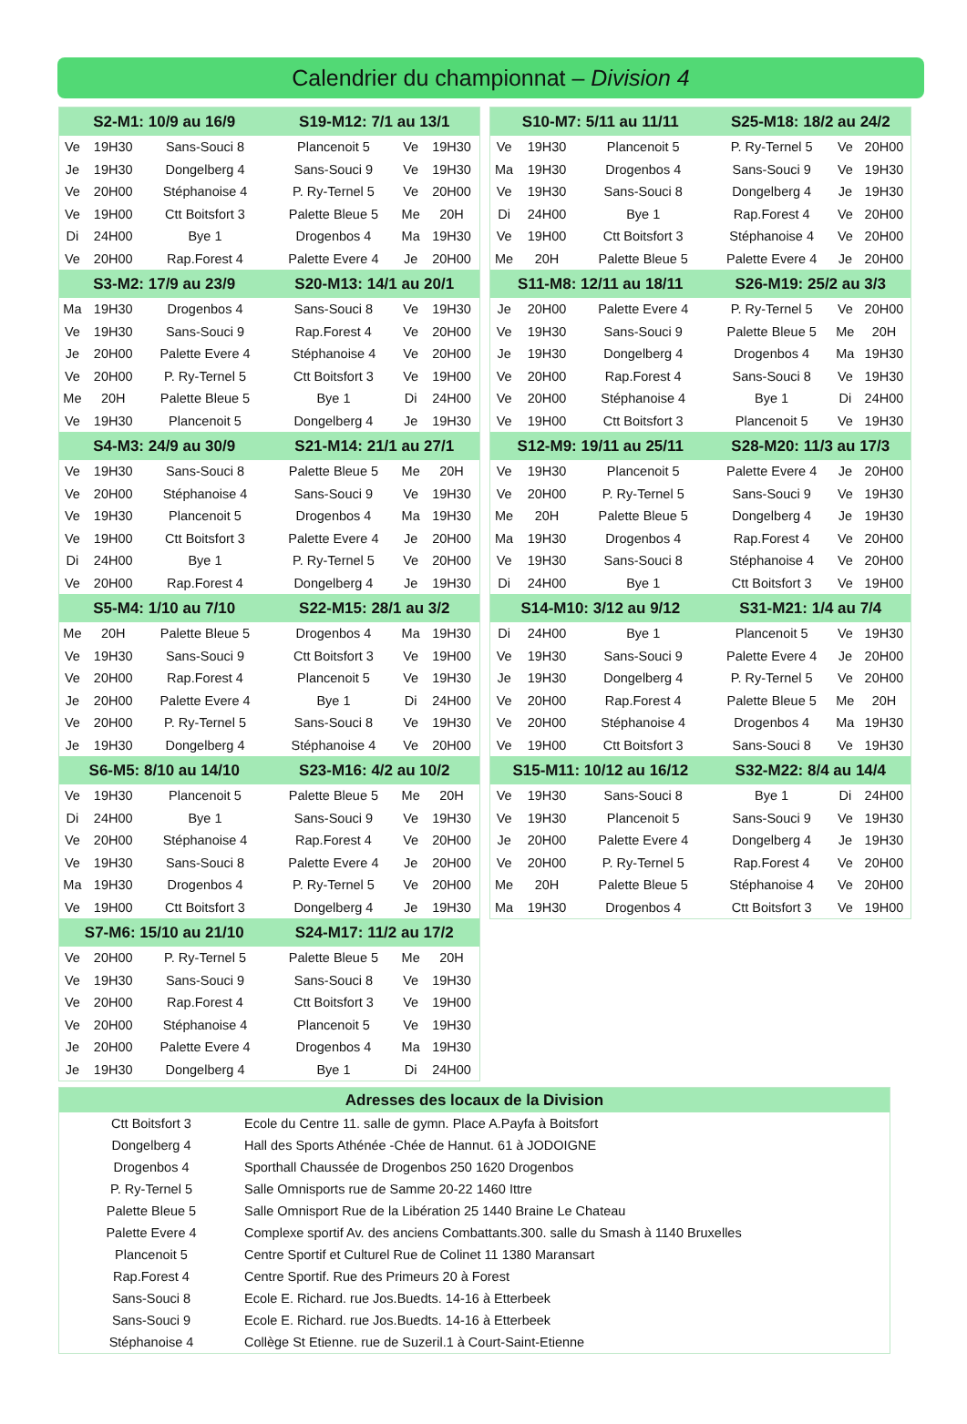Calendrier du championnat – Division 4
| S2-M1: 10/9 au 16/9 | | | S19-M12: 7/1 au 13/1 | | |
| --- | --- | --- | --- | --- | --- |
| Ve | 19H30 | Sans-Souci 8 | Plancenoit 5 | Ve | 19H30 |
| Je | 19H30 | Dongelberg 4 | Sans-Souci 9 | Ve | 19H30 |
| Ve | 20H00 | Stéphanoise 4 | P. Ry-Ternel 5 | Ve | 20H00 |
| Ve | 19H00 | Ctt Boitsfort 3 | Palette Bleue 5 | Me | 20H |
| Di | 24H00 | Bye 1 | Drogenbos 4 | Ma | 19H30 |
| Ve | 20H00 | Rap.Forest 4 | Palette Evere 4 | Je | 20H00 |
| S3-M2: 17/9 au 23/9 | | | S20-M13: 14/1 au 20/1 | | |
| Ma | 19H30 | Drogenbos 4 | Sans-Souci 8 | Ve | 19H30 |
| Ve | 19H30 | Sans-Souci 9 | Rap.Forest 4 | Ve | 20H00 |
| Je | 20H00 | Palette Evere 4 | Stéphanoise 4 | Ve | 20H00 |
| Ve | 20H00 | P. Ry-Ternel 5 | Ctt Boitsfort 3 | Ve | 19H00 |
| Me | 20H | Palette Bleue 5 | Bye 1 | Di | 24H00 |
| Ve | 19H30 | Plancenoit 5 | Dongelberg 4 | Je | 19H30 |
| S4-M3: 24/9 au 30/9 | | | S21-M14: 21/1 au 27/1 | | |
| Ve | 19H30 | Sans-Souci 8 | Palette Bleue 5 | Me | 20H |
| Ve | 20H00 | Stéphanoise 4 | Sans-Souci 9 | Ve | 19H30 |
| Ve | 19H30 | Plancenoit 5 | Drogenbos 4 | Ma | 19H30 |
| Ve | 19H00 | Ctt Boitsfort 3 | Palette Evere 4 | Je | 20H00 |
| Di | 24H00 | Bye 1 | P. Ry-Ternel 5 | Ve | 20H00 |
| Ve | 20H00 | Rap.Forest 4 | Dongelberg 4 | Je | 19H30 |
| S5-M4: 1/10 au 7/10 | | | S22-M15: 28/1 au 3/2 | | |
| Me | 20H | Palette Bleue 5 | Drogenbos 4 | Ma | 19H30 |
| Ve | 19H30 | Sans-Souci 9 | Ctt Boitsfort 3 | Ve | 19H00 |
| Ve | 20H00 | Rap.Forest 4 | Plancenoit 5 | Ve | 19H30 |
| Je | 20H00 | Palette Evere 4 | Bye 1 | Di | 24H00 |
| Ve | 20H00 | P. Ry-Ternel 5 | Sans-Souci 8 | Ve | 19H30 |
| Je | 19H30 | Dongelberg 4 | Stéphanoise 4 | Ve | 20H00 |
| S6-M5: 8/10 au 14/10 | | | S23-M16: 4/2 au 10/2 | | |
| Ve | 19H30 | Plancenoit 5 | Palette Bleue 5 | Me | 20H |
| Di | 24H00 | Bye 1 | Sans-Souci 9 | Ve | 19H30 |
| Ve | 20H00 | Stéphanoise 4 | Rap.Forest 4 | Ve | 20H00 |
| Ve | 19H30 | Sans-Souci 8 | Palette Evere 4 | Je | 20H00 |
| Ma | 19H30 | Drogenbos 4 | P. Ry-Ternel 5 | Ve | 20H00 |
| Ve | 19H00 | Ctt Boitsfort 3 | Dongelberg 4 | Je | 19H30 |
| S7-M6: 15/10 au 21/10 | | | S24-M17: 11/2 au 17/2 | | |
| Ve | 20H00 | P. Ry-Ternel 5 | Palette Bleue 5 | Me | 20H |
| Ve | 19H30 | Sans-Souci 9 | Sans-Souci 8 | Ve | 19H30 |
| Ve | 20H00 | Rap.Forest 4 | Ctt Boitsfort 3 | Ve | 19H00 |
| Ve | 20H00 | Stéphanoise 4 | Plancenoit 5 | Ve | 19H30 |
| Je | 20H00 | Palette Evere 4 | Drogenbos 4 | Ma | 19H30 |
| Je | 19H30 | Dongelberg 4 | Bye 1 | Di | 24H00 |
| S10-M7: 5/11 au 11/11 | | | S25-M18: 18/2 au 24/2 | | |
| --- | --- | --- | --- | --- | --- |
| Ve | 19H30 | Plancenoit 5 | P. Ry-Ternel 5 | Ve | 20H00 |
| Ma | 19H30 | Drogenbos 4 | Sans-Souci 9 | Ve | 19H30 |
| Ve | 19H30 | Sans-Souci 8 | Dongelberg 4 | Je | 19H30 |
| Di | 24H00 | Bye 1 | Rap.Forest 4 | Ve | 20H00 |
| Ve | 19H00 | Ctt Boitsfort 3 | Stéphanoise 4 | Ve | 20H00 |
| Me | 20H | Palette Bleue 5 | Palette Evere 4 | Je | 20H00 |
| S11-M8: 12/11 au 18/11 | | | S26-M19: 25/2 au 3/3 | | |
| Je | 20H00 | Palette Evere 4 | P. Ry-Ternel 5 | Ve | 20H00 |
| Ve | 19H30 | Sans-Souci 9 | Palette Bleue 5 | Me | 20H |
| Je | 19H30 | Dongelberg 4 | Drogenbos 4 | Ma | 19H30 |
| Ve | 20H00 | Rap.Forest 4 | Sans-Souci 8 | Ve | 19H30 |
| Ve | 20H00 | Stéphanoise 4 | Bye 1 | Di | 24H00 |
| Ve | 19H00 | Ctt Boitsfort 3 | Plancenoit 5 | Ve | 19H30 |
| S12-M9: 19/11 au 25/11 | | | S28-M20: 11/3 au 17/3 | | |
| Ve | 19H30 | Plancenoit 5 | Palette Evere 4 | Je | 20H00 |
| Ve | 20H00 | P. Ry-Ternel 5 | Sans-Souci 9 | Ve | 19H30 |
| Me | 20H | Palette Bleue 5 | Dongelberg 4 | Je | 19H30 |
| Ma | 19H30 | Drogenbos 4 | Rap.Forest 4 | Ve | 20H00 |
| Ve | 19H30 | Sans-Souci 8 | Stéphanoise 4 | Ve | 20H00 |
| Di | 24H00 | Bye 1 | Ctt Boitsfort 3 | Ve | 19H00 |
| S14-M10: 3/12 au 9/12 | | | S31-M21: 1/4 au 7/4 | | |
| Di | 24H00 | Bye 1 | Plancenoit 5 | Ve | 19H30 |
| Ve | 19H30 | Sans-Souci 9 | Palette Evere 4 | Je | 20H00 |
| Je | 19H30 | Dongelberg 4 | P. Ry-Ternel 5 | Ve | 20H00 |
| Ve | 20H00 | Rap.Forest 4 | Palette Bleue 5 | Me | 20H |
| Ve | 20H00 | Stéphanoise 4 | Drogenbos 4 | Ma | 19H30 |
| Ve | 19H00 | Ctt Boitsfort 3 | Sans-Souci 8 | Ve | 19H30 |
| S15-M11: 10/12 au 16/12 | | | S32-M22: 8/4 au 14/4 | | |
| Ve | 19H30 | Sans-Souci 8 | Bye 1 | Di | 24H00 |
| Ve | 19H30 | Plancenoit 5 | Sans-Souci 9 | Ve | 19H30 |
| Je | 20H00 | Palette Evere 4 | Dongelberg 4 | Je | 19H30 |
| Ve | 20H00 | P. Ry-Ternel 5 | Rap.Forest 4 | Ve | 20H00 |
| Me | 20H | Palette Bleue 5 | Stéphanoise 4 | Ve | 20H00 |
| Ma | 19H30 | Drogenbos 4 | Ctt Boitsfort 3 | Ve | 19H00 |
| Adresses des locaux de la Division | |
| --- | --- |
| Ctt Boitsfort 3 | Ecole du Centre 11. salle de gymn. Place A.Payfa à Boitsfort |
| Dongelberg 4 | Hall des Sports Athénée -Chée de Hannut. 61 à JODOIGNE |
| Drogenbos 4 | Sporthall Chaussée de Drogenbos 250 1620 Drogenbos |
| P. Ry-Ternel 5 | Salle Omnisports rue de Samme 20-22 1460 Ittre |
| Palette Bleue 5 | Salle Omnisport Rue de la Libération 25 1440 Braine Le Chateau |
| Palette Evere 4 | Complexe sportif Av. des anciens Combattants.300. salle du Smash à 1140 Bruxelles |
| Plancenoit 5 | Centre Sportif et Culturel Rue de Colinet 11 1380 Maransart |
| Rap.Forest 4 | Centre Sportif. Rue des Primeurs 20 à Forest |
| Sans-Souci 8 | Ecole E. Richard. rue Jos.Buedts. 14-16 à Etterbeek |
| Sans-Souci 9 | Ecole E. Richard. rue Jos.Buedts. 14-16 à Etterbeek |
| Stéphanoise 4 | Collège St Etienne. rue de Suzeril.1 à Court-Saint-Etienne |